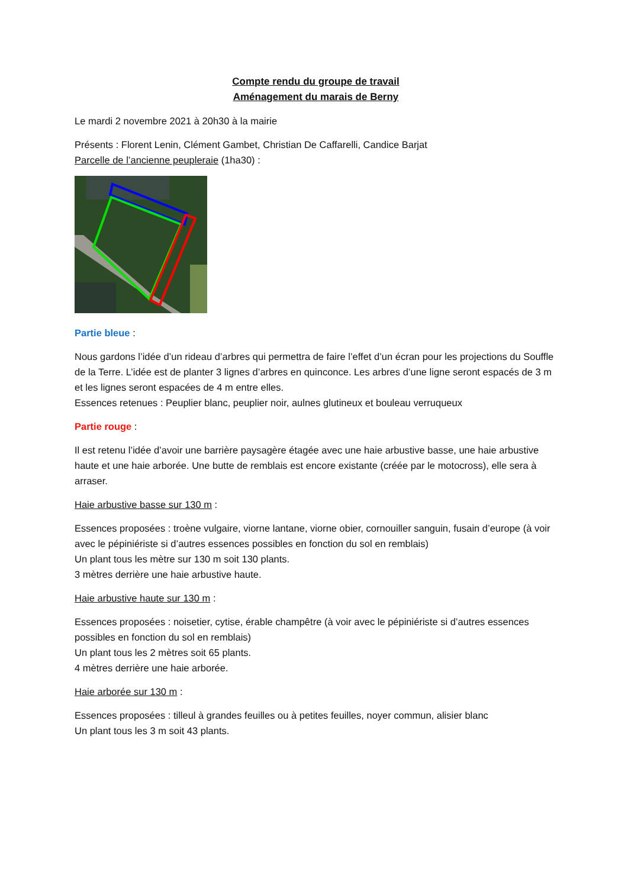Compte rendu du groupe de travail
Aménagement du marais de Berny
Le mardi 2 novembre 2021 à 20h30 à la mairie
Présents : Florent Lenin, Clément Gambet, Christian De Caffarelli, Candice Barjat
Parcelle de l’ancienne peupleraie (1ha30) :
Partie bleue :
Nous gardons l’idée d’un rideau d’arbres qui permettra de faire l’effet d’un écran pour les projections du Souffle de la Terre. L’idée est de planter 3 lignes d’arbres en quinconce. Les arbres d’une ligne seront espacés de 3 m et les lignes seront espacées de 4 m entre elles.
Essences retenues : Peuplier blanc, peuplier noir, aulnes glutineux et bouleau verruqueux
Partie rouge :
Il est retenu l’idée d’avoir une barrière paysagère étagée avec une haie arbustive basse, une haie arbustive haute et une haie arborée. Une butte de remblais est encore existante (créée par le motocross), elle sera à arraser.
Haie arbustive basse sur 130 m :
Essences proposées : troène vulgaire, viorne lantane, viorne obier, cornouiller sanguin, fusain d’europe (à voir avec le pépiniériste si d’autres essences possibles en fonction du sol en remblais)
Un plant tous les mètre sur 130 m soit 130 plants.
3 mètres derrière une haie arbustive haute.
Haie arbustive haute sur 130 m :
Essences proposées : noisetier, cytise, érable champêtre (à voir avec le pépiniériste si d’autres essences possibles en fonction du sol en remblais)
Un plant tous les 2 mètres soit 65 plants.
4 mètres derrière une haie arborée.
Haie arborée sur 130 m :
Essences proposées : tilleul à grandes feuilles ou à petites feuilles, noyer commun, alisier blanc
Un plant tous les 3 m soit 43 plants.